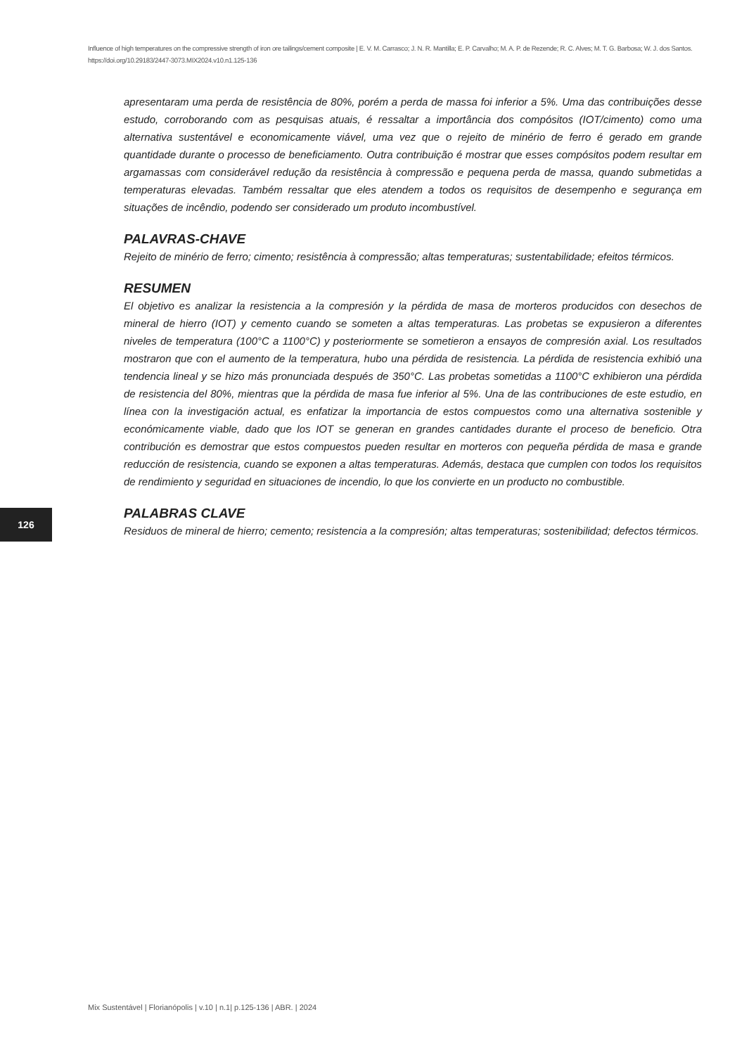Influence of high temperatures on the compressive strength of iron ore tailings/cement composite | E. V. M. Carrasco; J. N. R. Mantilla; E. P. Carvalho; M. A. P. de Rezende; R. C. Alves; M. T. G. Barbosa; W. J. dos Santos.
https://doi.org/10.29183/2447-3073.MIX2024.v10.n1.125-136
apresentaram uma perda de resistência de 80%, porém a perda de massa foi inferior a 5%. Uma das contribuições desse estudo, corroborando com as pesquisas atuais, é ressaltar a importância dos compósitos (IOT/cimento) como uma alternativa sustentável e economicamente viável, uma vez que o rejeito de minério de ferro é gerado em grande quantidade durante o processo de beneficiamento. Outra contribuição é mostrar que esses compósitos podem resultar em argamassas com considerável redução da resistência à compressão e pequena perda de massa, quando submetidas a temperaturas elevadas. Também ressaltar que eles atendem a todos os requisitos de desempenho e segurança em situações de incêndio, podendo ser considerado um produto incombustível.
PALAVRAS-CHAVE
Rejeito de minério de ferro; cimento; resistência à compressão; altas temperaturas; sustentabilidade; efeitos térmicos.
RESUMEN
El objetivo es analizar la resistencia a la compresión y la pérdida de masa de morteros producidos con desechos de mineral de hierro (IOT) y cemento cuando se someten a altas temperaturas. Las probetas se expusieron a diferentes niveles de temperatura (100°C a 1100°C) y posteriormente se sometieron a ensayos de compresión axial. Los resultados mostraron que con el aumento de la temperatura, hubo una pérdida de resistencia. La pérdida de resistencia exhibió una tendencia lineal y se hizo más pronunciada después de 350°C. Las probetas sometidas a 1100°C exhibieron una pérdida de resistencia del 80%, mientras que la pérdida de masa fue inferior al 5%. Una de las contribuciones de este estudio, en línea con la investigación actual, es enfatizar la importancia de estos compuestos como una alternativa sostenible y económicamente viable, dado que los IOT se generan en grandes cantidades durante el proceso de beneficio. Otra contribución es demostrar que estos compuestos pueden resultar en morteros con pequeña pérdida de masa e grande reducción de resistencia, cuando se exponen a altas temperaturas. Además, destaca que cumplen con todos los requisitos de rendimiento y seguridad en situaciones de incendio, lo que los convierte en un producto no combustible.
PALABRAS CLAVE
Residuos de mineral de hierro; cemento; resistencia a la compresión; altas temperaturas; sostenibilidad; defectos térmicos.
126
Mix Sustentável | Florianópolis | v.10 | n.1| p.125-136 | ABR. | 2024